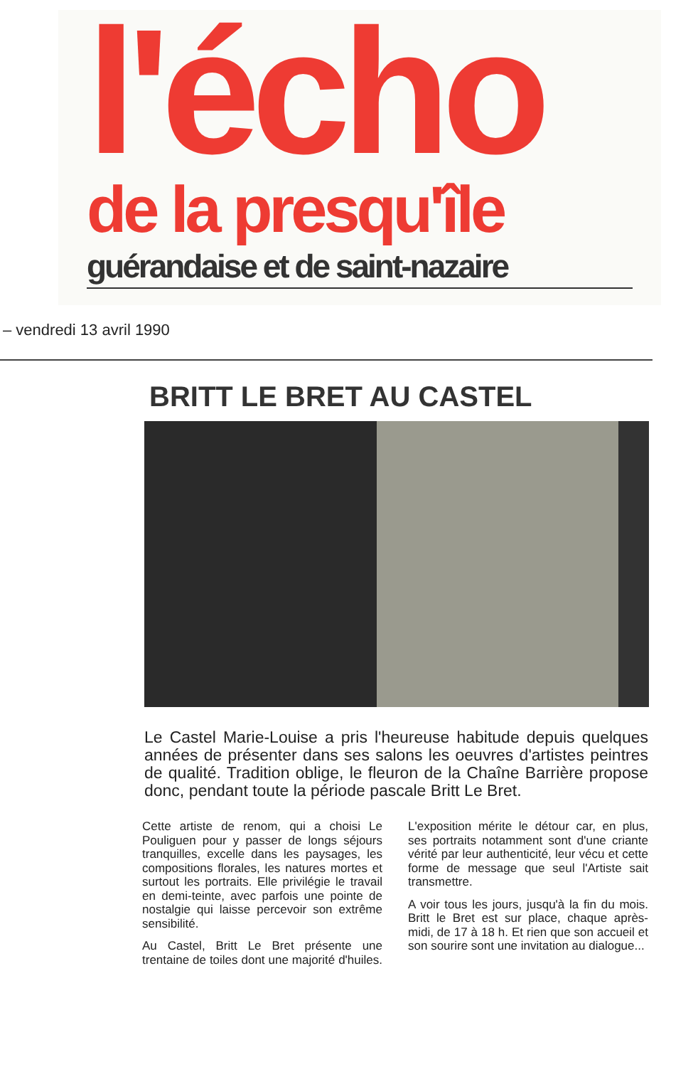l'écho
de la presqu'île
guérandaise et de saint-nazaire
– vendredi 13 avril 1990
BRITT LE BRET AU CASTEL
Le Castel Marie-Louise a pris l'heureuse habitude depuis quelques années de présenter dans ses salons les oeuvres d'artistes peintres de qualité. Tradition oblige, le fleuron de la Chaîne Barrière propose donc, pendant toute la période pascale Britt Le Bret.
Cette artiste de renom, qui a choisi Le Pouliguen pour y passer de longs séjours tranquilles, excelle dans les paysages, les compositions florales, les natures mortes et surtout les portraits. Elle privilégie le travail en demi-teinte, avec parfois une pointe de nostalgie qui laisse percevoir son extrême sensibilité.
Au Castel, Britt Le Bret présente une trentaine de toiles dont une majorité d'huiles. L'exposition mérite le détour car, en plus, ses portraits notamment sont d'une criante vérité par leur authenticité, leur vécu et cette forme de message que seul l'Artiste sait transmettre.
A voir tous les jours, jusqu'à la fin du mois. Britt le Bret est sur place, chaque après-midi, de 17 à 18 h. Et rien que son accueil et son sourire sont une invitation au dialogue...